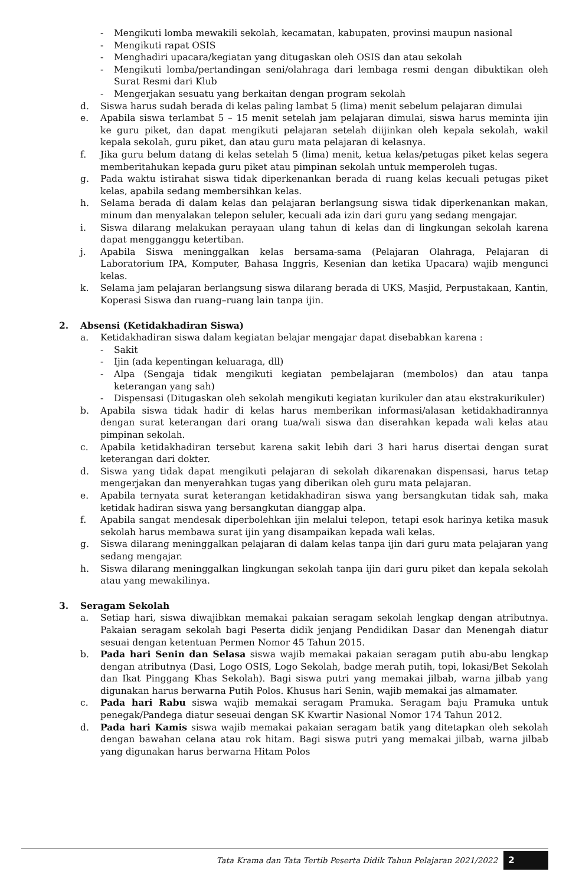- Mengikuti lomba mewakili sekolah, kecamatan, kabupaten, provinsi maupun nasional
- Mengikuti rapat OSIS
- Menghadiri upacara/kegiatan yang ditugaskan oleh OSIS dan atau sekolah
- Mengikuti lomba/pertandingan seni/olahraga dari lembaga resmi dengan dibuktikan oleh Surat Resmi dari Klub
- Mengerjakan sesuatu yang berkaitan dengan program sekolah
d. Siswa harus sudah berada di kelas paling lambat 5 (lima) menit sebelum pelajaran dimulai
e. Apabila siswa terlambat 5 – 15 menit setelah jam pelajaran dimulai, siswa harus meminta ijin ke guru piket, dan dapat mengikuti pelajaran setelah diijinkan oleh kepala sekolah, wakil kepala sekolah, guru piket, dan atau guru mata pelajaran di kelasnya.
f. Jika guru belum datang di kelas setelah 5 (lima) menit, ketua kelas/petugas piket kelas segera memberitahukan kepada guru piket atau pimpinan sekolah untuk memperoleh tugas.
g. Pada waktu istirahat siswa tidak diperkenankan berada di ruang kelas kecuali petugas piket kelas, apabila sedang membersihkan kelas.
h. Selama berada di dalam kelas dan pelajaran berlangsung siswa tidak diperkenankan makan, minum dan menyalakan telepon seluler, kecuali ada izin dari guru yang sedang mengajar.
i. Siswa dilarang melakukan perayaan ulang tahun di kelas dan di lingkungan sekolah karena dapat mengganggu ketertiban.
j. Apabila Siswa meninggalkan kelas bersama-sama (Pelajaran Olahraga, Pelajaran di Laboratorium IPA, Komputer, Bahasa Inggris, Kesenian dan ketika Upacara) wajib mengunci kelas.
k. Selama jam pelajaran berlangsung siswa dilarang berada di UKS, Masjid, Perpustakaan, Kantin, Koperasi Siswa dan ruang–ruang lain tanpa ijin.
2. Absensi (Ketidakhadiran Siswa)
a. Ketidakhadiran siswa dalam kegiatan belajar mengajar dapat disebabkan karena :
- Sakit
- Ijin (ada kepentingan keluaraga, dll)
- Alpa (Sengaja tidak mengikuti kegiatan pembelajaran (membolos) dan atau tanpa keterangan yang sah)
- Dispensasi (Ditugaskan oleh sekolah mengikuti kegiatan kurikuler dan atau ekstrakurikuler)
b. Apabila siswa tidak hadir di kelas harus memberikan informasi/alasan ketidakhadirannya dengan surat keterangan dari orang tua/wali siswa dan diserahkan kepada wali kelas atau pimpinan sekolah.
c. Apabila ketidakhadiran tersebut karena sakit lebih dari 3 hari harus disertai dengan surat keterangan dari dokter.
d. Siswa yang tidak dapat mengikuti pelajaran di sekolah dikarenakan dispensasi, harus tetap mengerjakan dan menyerahkan tugas yang diberikan oleh guru mata pelajaran.
e. Apabila ternyata surat keterangan ketidakhadiran siswa yang bersangkutan tidak sah, maka ketidak hadiran siswa yang bersangkutan dianggap alpa.
f. Apabila sangat mendesak diperbolehkan ijin melalui telepon, tetapi esok harinya ketika masuk sekolah harus membawa surat ijin yang disampaikan kepada wali kelas.
g. Siswa dilarang meninggalkan pelajaran di dalam kelas tanpa ijin dari guru mata pelajaran yang sedang mengajar.
h. Siswa dilarang meninggalkan lingkungan sekolah tanpa ijin dari guru piket dan kepala sekolah atau yang mewakilinya.
3. Seragam Sekolah
a. Setiap hari, siswa diwajibkan memakai pakaian seragam sekolah lengkap dengan atributnya. Pakaian seragam sekolah bagi Peserta didik jenjang Pendidikan Dasar dan Menengah diatur sesuai dengan ketentuan Permen Nomor 45 Tahun 2015.
b. Pada hari Senin dan Selasa siswa wajib memakai pakaian seragam putih abu-abu lengkap dengan atributnya (Dasi, Logo OSIS, Logo Sekolah, badge merah putih, topi, lokasi/Bet Sekolah dan Ikat Pinggang Khas Sekolah). Bagi siswa putri yang memakai jilbab, warna jilbab yang digunakan harus berwarna Putih Polos. Khusus hari Senin, wajib memakai jas almamater.
c. Pada hari Rabu siswa wajib memakai seragam Pramuka. Seragam baju Pramuka untuk penegak/Pandega diatur seseuai dengan SK Kwartir Nasional Nomor 174 Tahun 2012.
d. Pada hari Kamis siswa wajib memakai pakaian seragam batik yang ditetapkan oleh sekolah dengan bawahan celana atau rok hitam. Bagi siswa putri yang memakai jilbab, warna jilbab yang digunakan harus berwarna Hitam Polos
Tata Krama dan Tata Tertib Peserta Didik Tahun Pelajaran 2021/2022 2